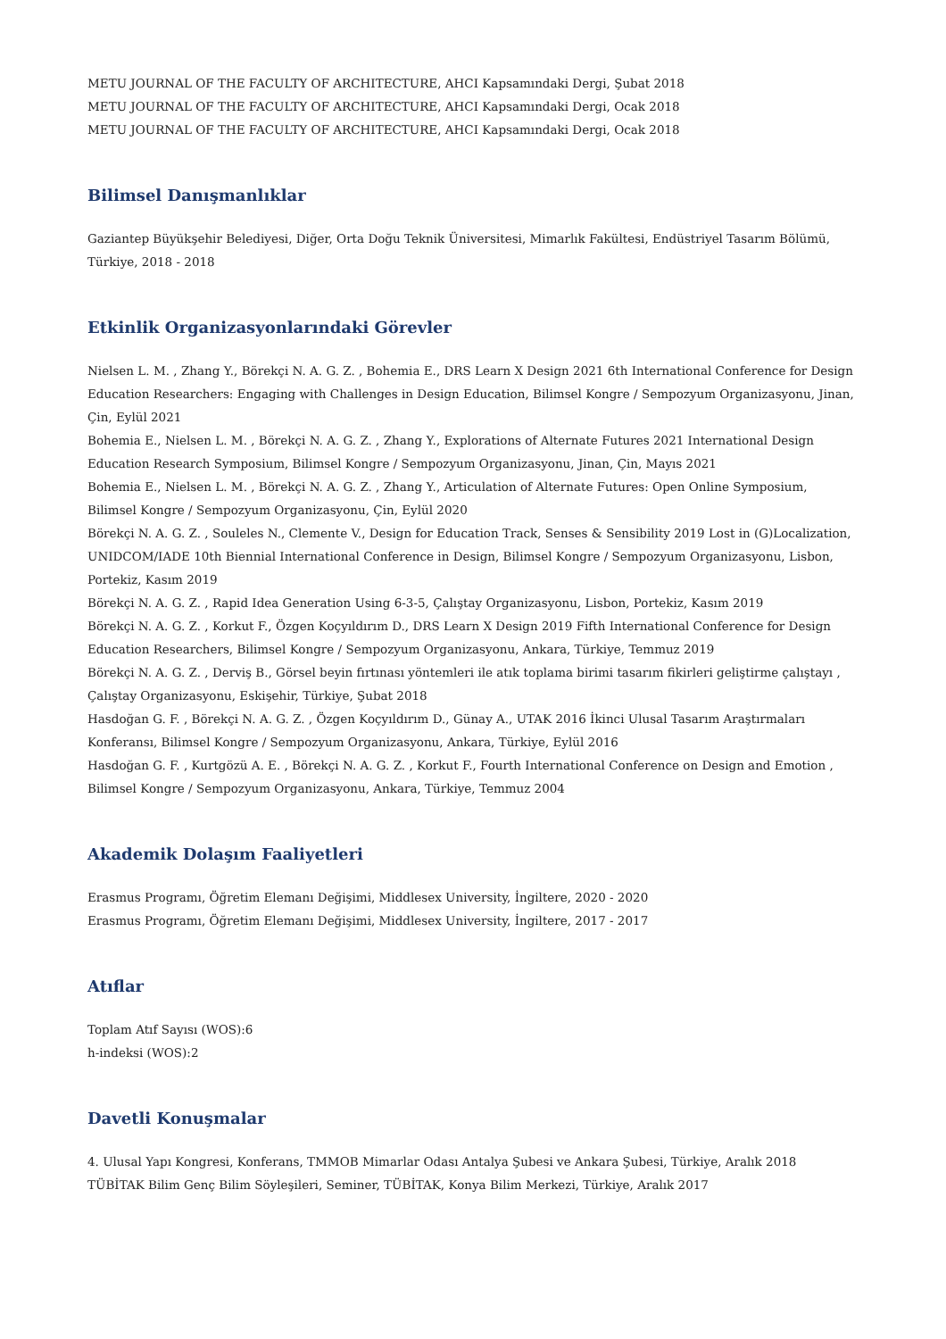METU JOURNAL OF THE FACULTY OF ARCHITECTURE, AHCI Kapsamındaki Dergi, Şubat 2018
METU JOURNAL OF THE FACULTY OF ARCHITECTURE, AHCI Kapsamındaki Dergi, Ocak 2018
METU JOURNAL OF THE FACULTY OF ARCHITECTURE, AHCI Kapsamındaki Dergi, Ocak 2018
Bilimsel Danışmanlıklar
Gaziantep Büyükşehir Belediyesi, Diğer, Orta Doğu Teknik Üniversitesi, Mimarlık Fakültesi, Endüstriyel Tasarım Bölümü, Türkiye, 2018 - 2018
Etkinlik Organizasyonlarındaki Görevler
Nielsen L. M. , Zhang Y., Börekçi N. A. G. Z. , Bohemia E., DRS Learn X Design 2021 6th International Conference for Design Education Researchers: Engaging with Challenges in Design Education, Bilimsel Kongre / Sempozyum Organizasyonu, Jinan, Çin, Eylül 2021
Bohemia E., Nielsen L. M. , Börekçi N. A. G. Z. , Zhang Y., Explorations of Alternate Futures 2021 International Design Education Research Symposium, Bilimsel Kongre / Sempozyum Organizasyonu, Jinan, Çin, Mayıs 2021
Bohemia E., Nielsen L. M. , Börekçi N. A. G. Z. , Zhang Y., Articulation of Alternate Futures: Open Online Symposium, Bilimsel Kongre / Sempozyum Organizasyonu, Çin, Eylül 2020
Börekçi N. A. G. Z. , Souleles N., Clemente V., Design for Education Track, Senses & Sensibility 2019 Lost in (G)Localization, UNIDCOM/IADE 10th Biennial International Conference in Design, Bilimsel Kongre / Sempozyum Organizasyonu, Lisbon, Portekiz, Kasım 2019
Börekçi N. A. G. Z. , Rapid Idea Generation Using 6-3-5, Çalıştay Organizasyonu, Lisbon, Portekiz, Kasım 2019
Börekçi N. A. G. Z. , Korkut F., Özgen Koçyıldırım D., DRS Learn X Design 2019 Fifth International Conference for Design Education Researchers, Bilimsel Kongre / Sempozyum Organizasyonu, Ankara, Türkiye, Temmuz 2019
Börekçi N. A. G. Z. , Derviş B., Görsel beyin fırtınası yöntemleri ile atık toplama birimi tasarım fikirleri geliştirme çalıştayı , Çalıştay Organizasyonu, Eskişehir, Türkiye, Şubat 2018
Hasdoğan G. F. , Börekçi N. A. G. Z. , Özgen Koçyıldırım D., Günay A., UTAK 2016 İkinci Ulusal Tasarım Araştırmaları Konferansı, Bilimsel Kongre / Sempozyum Organizasyonu, Ankara, Türkiye, Eylül 2016
Hasdoğan G. F. , Kurtgözü A. E. , Börekçi N. A. G. Z. , Korkut F., Fourth International Conference on Design and Emotion , Bilimsel Kongre / Sempozyum Organizasyonu, Ankara, Türkiye, Temmuz 2004
Akademik Dolaşım Faaliyetleri
Erasmus Programı, Öğretim Elemanı Değişimi, Middlesex University, İngiltere, 2020 - 2020
Erasmus Programı, Öğretim Elemanı Değişimi, Middlesex University, İngiltere, 2017 - 2017
Atıflar
Toplam Atıf Sayısı (WOS):6
h-indeksi (WOS):2
Davetli Konuşmalar
4. Ulusal Yapı Kongresi, Konferans, TMMOB Mimarlar Odası Antalya Şubesi ve Ankara Şubesi, Türkiye, Aralık 2018
TÜBİTAK Bilim Genç Bilim Söyleşileri, Seminer, TÜBİTAK, Konya Bilim Merkezi, Türkiye, Aralık 2017